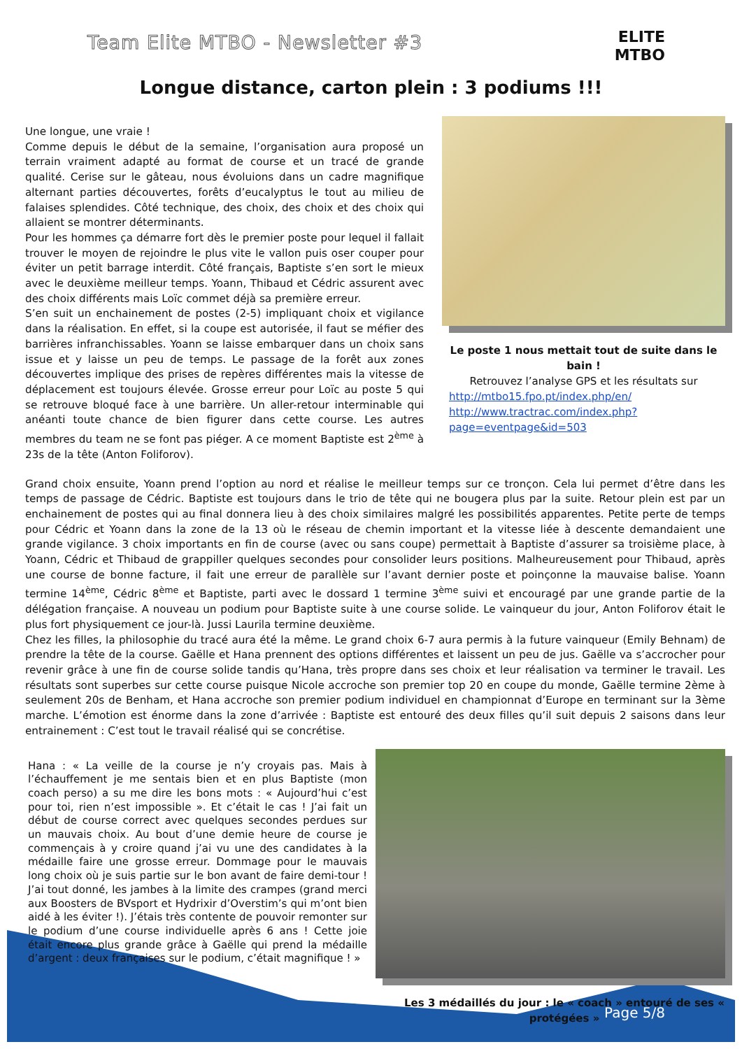Team Elite MTBO - Newsletter #3
ELITE
MTBO
Longue distance, carton plein : 3 podiums !!!
Une longue, une vraie !
Comme depuis le début de la semaine, l’organisation aura proposé un terrain vraiment adapté au format de course et un tracé de grande qualité. Cerise sur le gâteau, nous évoluions dans un cadre magnifique alternant parties découvertes, forêts d’eucalyptus le tout au milieu de falaises splendides. Côté technique, des choix, des choix et des choix qui allaient se montrer déterminants.
Pour les hommes ça démarre fort dès le premier poste pour lequel il fallait trouver le moyen de rejoindre le plus vite le vallon puis oser couper pour éviter un petit barrage interdit. Côté français, Baptiste s’en sort le mieux avec le deuxième meilleur temps. Yoann, Thibaud et Cédric assurent avec des choix différents mais Loïc commet déjà sa première erreur.
S’en suit un enchainement de postes (2-5) impliquant choix et vigilance dans la réalisation. En effet, si la coupe est autorisée, il faut se méfier des barrières infranchissables. Yoann se laisse embarquer dans un choix sans issue et y laisse un peu de temps. Le passage de la forêt aux zones découvertes implique des prises de repères différentes mais la vitesse de déplacement est toujours élevée. Grosse erreur pour Loïc au poste 5 qui se retrouve bloqué face à une barrière. Un aller-retour interminable qui anéanti toute chance de bien figurer dans cette course. Les autres membres du team ne se font pas piéger. A ce moment Baptiste est 2<sup>ème</sup> à 23s de la tête (Anton Foliforov).
Le poste 1 nous mettait tout de suite dans le bain !
Retrouvez l’analyse GPS et les résultats sur
http://mtbo15.fpo.pt/index.php/en/
http://www.tractrac.com/index.php?page=eventpage&id=503
Grand choix ensuite, Yoann prend l’option au nord et réalise le meilleur temps sur ce tronçon. Cela lui permet d’être dans les temps de passage de Cédric. Baptiste est toujours dans le trio de tête qui ne bougera plus par la suite. Retour plein est par un enchainement de postes qui au final donnera lieu à des choix similaires malgré les possibilités apparentes. Petite perte de temps pour Cédric et Yoann dans la zone de la 13 où le réseau de chemin important et la vitesse liée à descente demandaient une grande vigilance. 3 choix importants en fin de course (avec ou sans coupe) permettait à Baptiste d’assurer sa troisième place, à Yoann, Cédric et Thibaud de grappiller quelques secondes pour consolider leurs positions. Malheureusement pour Thibaud, après une course de bonne facture, il fait une erreur de parallèle sur l’avant dernier poste et poinçonne la mauvaise balise. Yoann termine 14<sup>ème</sup>, Cédric 8<sup>ème</sup> et Baptiste, parti avec le dossard 1 termine 3<sup>ème</sup> suivi et encouragé par une grande partie de la délégation française. A nouveau un podium pour Baptiste suite à une course solide. Le vainqueur du jour, Anton Foliforov était le plus fort physiquement ce jour-là. Jussi Laurila termine deuxième.
Chez les filles, la philosophie du tracé aura été la même. Le grand choix 6-7 aura permis à la future vainqueur (Emily Behnam) de prendre la tête de la course. Gaëlle et Hana prennent des options différentes et laissent un peu de jus. Gaëlle va s’accrocher pour revenir grâce à une fin de course solide tandis qu’Hana, très propre dans ses choix et leur réalisation va terminer le travail. Les résultats sont superbes sur cette course puisque Nicole accroche son premier top 20 en coupe du monde, Gaëlle termine 2ème à seulement 20s de Benham, et Hana accroche son premier podium individuel en championnat d’Europe en terminant sur la 3ème marche. L’émotion est énorme dans la zone d’arrivée : Baptiste est entouré des deux filles qu’il suit depuis 2 saisons dans leur entrainement : C’est tout le travail réalisé qui se concrétise.
Hana : « La veille de la course je n’y croyais pas. Mais à l’échauffement je me sentais bien et en plus Baptiste (mon coach perso) a su me dire les bons mots : « Aujourd’hui c’est pour toi, rien n’est impossible ». Et c’était le cas ! J’ai fait un début de course correct avec quelques secondes perdues sur un mauvais choix. Au bout d’une demie heure de course je commençais à y croire quand j’ai vu une des candidates à la médaille faire une grosse erreur. Dommage pour le mauvais long choix où je suis partie sur le bon avant de faire demi-tour ! J’ai tout donné, les jambes à la limite des crampes (grand merci aux Boosters de BVsport et Hydrixir d’Overstim’s qui m’ont bien aidé à les éviter !). J’étais très contente de pouvoir remonter sur le podium d’une course individuelle après 6 ans ! Cette joie était encore plus grande grâce à Gaëlle qui prend la médaille d’argent : deux françaises sur le podium, c’était magnifique ! »
Les 3 médaillés du jour : le « coach » entouré de ses « protégées »
Page 5/8